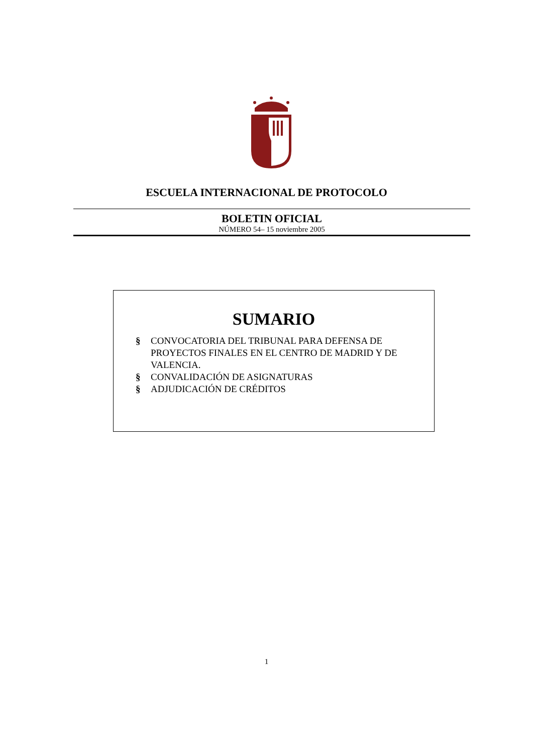ESCUELA INTERNACIONAL DE PROTOCOLO
BOLETIN OFICIAL
NÚMERO 54– 15 noviembre 2005
SUMARIO
§ CONVOCATORIA DEL TRIBUNAL PARA DEFENSA DE PROYECTOS FINALES EN EL CENTRO DE MADRID Y DE VALENCIA.
§ CONVALIDACIÓN DE ASIGNATURAS
§ ADJUDICACIÓN DE CRÉDITOS
1